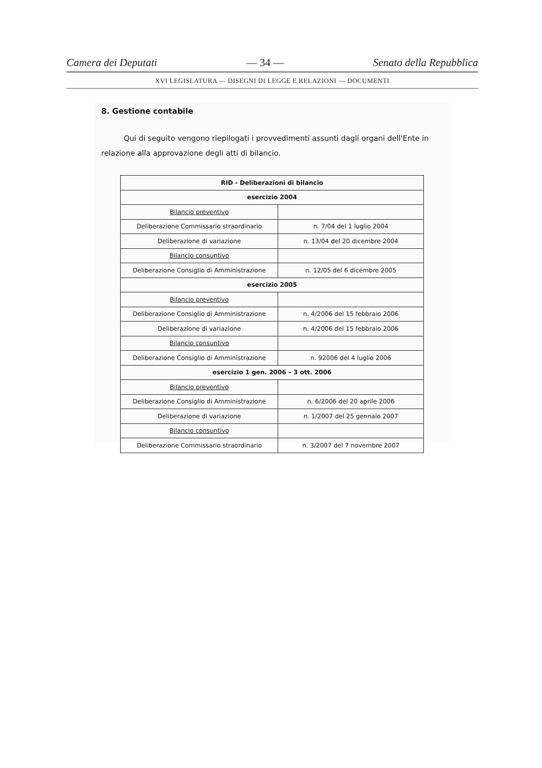Camera dei Deputati — 34 — Senato della Repubblica
XVI LEGISLATURA — DISEGNI DI LEGGE E RELAZIONI — DOCUMENTI
8. Gestione contabile
Qui di seguito vengono riepilogati i provvedimenti assunti dagli organi dell'Ente in relazione alla approvazione degli atti di bilancio.
| RID - Deliberazioni di bilancio | |
| esercizio 2004 | |
| Bilancio preventivo | |
| Deliberazione Commissario straordinario | n. 7/04 del 1 luglio 2004 |
| Deliberazione di variazione | n. 13/04 del 20 dicembre 2004 |
| Bilancio consuntivo | |
| Deliberazione Consiglio di Amministrazione | n. 12/05 del 6 dicembre 2005 |
| esercizio 2005 | |
| Bilancio preventivo | |
| Deliberazione Consiglio di Amministrazione | n. 4/2006 del 15 febbraio 2006 |
| Deliberazione di variazione | n. 4/2006 del 15 febbraio 2006 |
| Bilancio consuntivo | |
| Deliberazione Consiglio di Amministrazione | n. 92006 del 4 luglio 2006 |
| esercizio 1 gen. 2006 – 3 ott. 2006 | |
| Bilancio preventivo | |
| Deliberazione Consiglio di Amministrazione | n. 6/2006 del 20 aprile 2006 |
| Deliberazione di variazione | n. 1/2007 del 25 gennaio 2007 |
| Bilancio consuntivo | |
| Deliberazione Commissario straordinario | n. 3/2007 del 7 novembre 2007 |